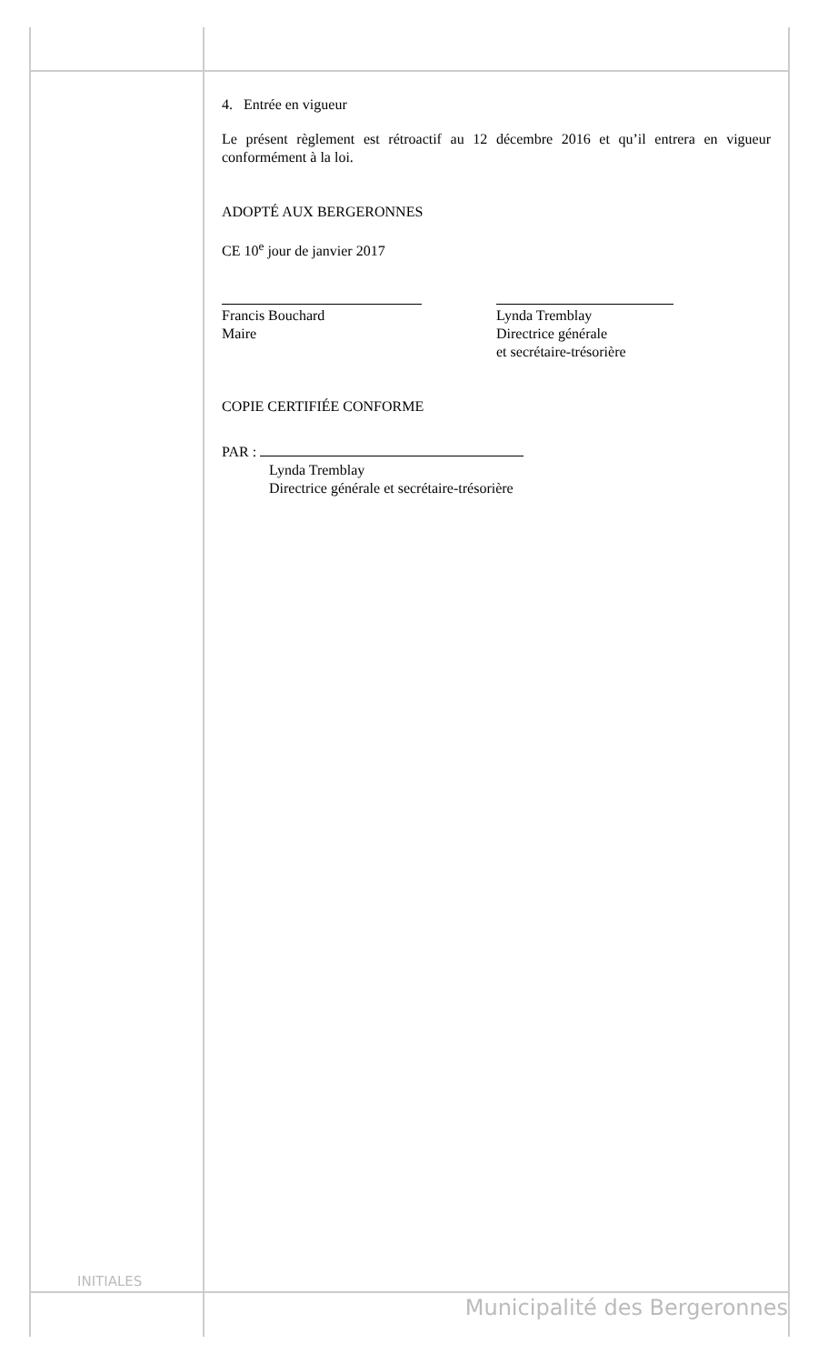4. Entrée en vigueur
Le présent règlement est rétroactif au 12 décembre 2016 et qu’il entrera en vigueur conformément à la loi.
ADOPTÉ AUX BERGERONNES
CE 10<sup>e</sup> jour de janvier 2017
Francis Bouchard
Maire
Lynda Tremblay
Directrice générale
et secrétaire-trésorière
COPIE CERTIFIÉE CONFORME
PAR :
Lynda Tremblay
Directrice générale et secrétaire-trésorière
INITIALES
Municipalité des Bergeronnes